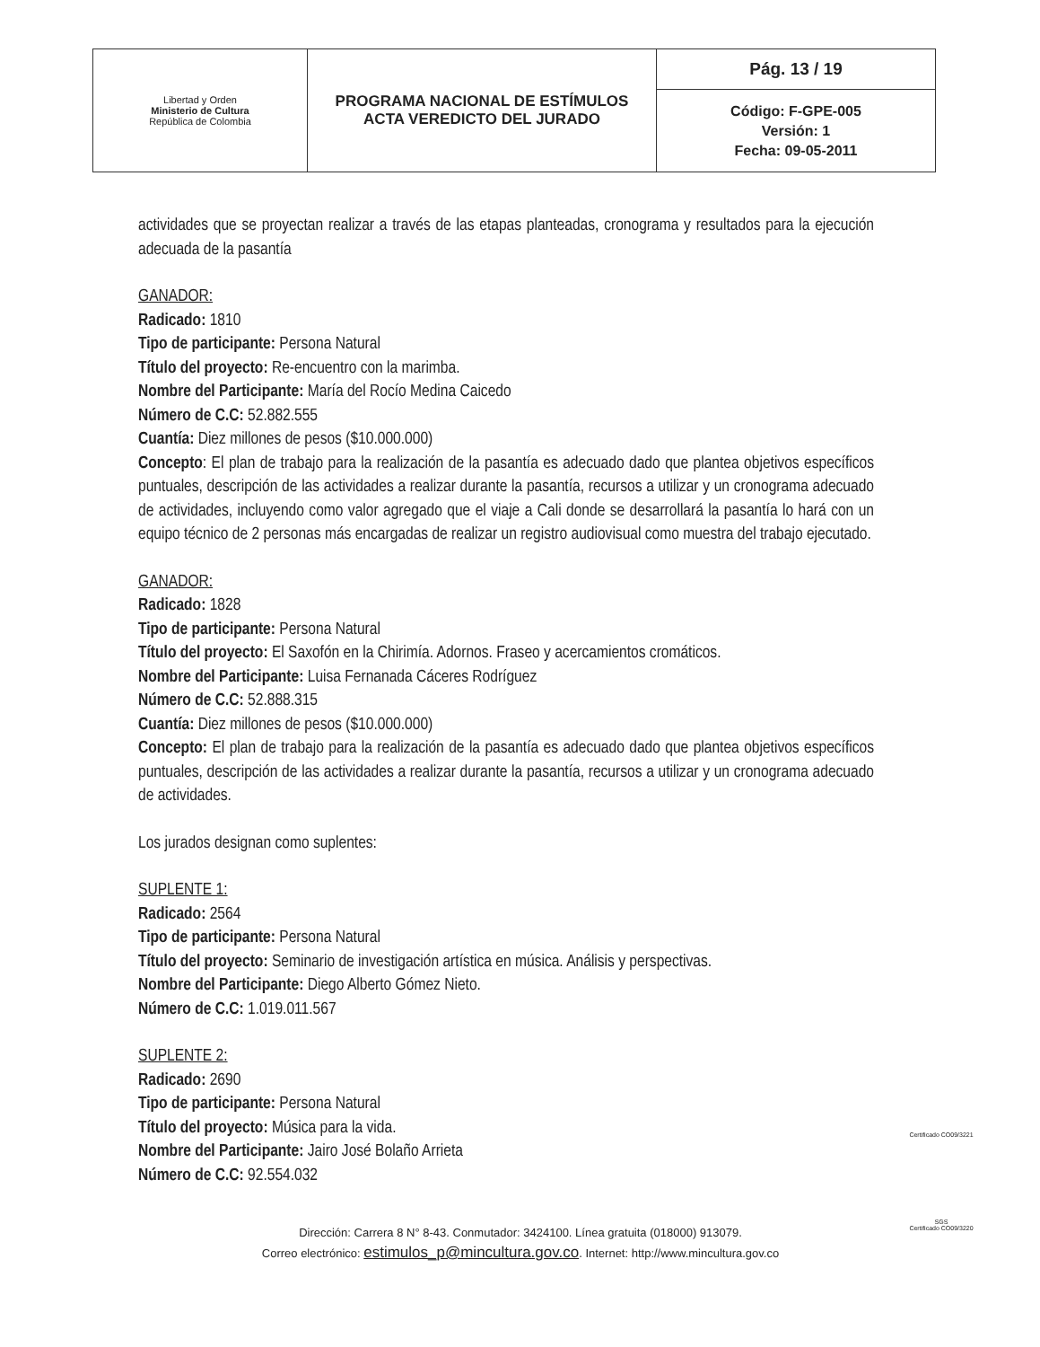| Libertad y Orden Ministerio de Cultura República de Colombia | PROGRAMA NACIONAL DE ESTÍMULOS ACTA VEREDICTO DEL JURADO | Pág. 13 / 19 |
| | | Código: F-GPE-005 Versión: 1 Fecha: 09-05-2011 |
actividades que se proyectan realizar a través de las etapas planteadas, cronograma y resultados para la ejecución adecuada de la pasantía
GANADOR:
Radicado: 1810
Tipo de participante: Persona Natural
Título del proyecto: Re-encuentro con la marimba.
Nombre del Participante: María del Rocío Medina Caicedo
Número de C.C: 52.882.555
Cuantía: Diez millones de pesos ($10.000.000)
Concepto: El plan de trabajo para la realización de la pasantía es adecuado dado que plantea objetivos específicos puntuales, descripción de las actividades a realizar durante la pasantía, recursos a utilizar y un cronograma adecuado de actividades, incluyendo como valor agregado que el viaje a Cali donde se desarrollará la pasantía lo hará con un equipo técnico de 2 personas más encargadas de realizar un registro audiovisual como muestra del trabajo ejecutado.
GANADOR:
Radicado: 1828
Tipo de participante: Persona Natural
Título del proyecto: El Saxofón en la Chirimía. Adornos. Fraseo y acercamientos cromáticos.
Nombre del Participante: Luisa Fernanada Cáceres Rodríguez
Número de C.C: 52.888.315
Cuantía: Diez millones de pesos ($10.000.000)
Concepto: El plan de trabajo para la realización de la pasantía es adecuado dado que plantea objetivos específicos puntuales, descripción de las actividades a realizar durante la pasantía, recursos a utilizar y un cronograma adecuado de actividades.
Los jurados designan como suplentes:
SUPLENTE 1:
Radicado: 2564
Tipo de participante: Persona Natural
Título del proyecto: Seminario de investigación artística en música. Análisis y perspectivas.
Nombre del Participante: Diego Alberto Gómez Nieto.
Número de C.C: 1.019.011.567
SUPLENTE 2:
Radicado: 2690
Tipo de participante: Persona Natural
Título del proyecto: Música para la vida.
Nombre del Participante: Jairo José Bolaño Arrieta
Número de C.C: 92.554.032
Dirección: Carrera 8 N° 8-43. Conmutador: 3424100. Línea gratuita (018000) 913079.
Correo electrónico: estimulos_p@mincultura.gov.co. Internet: http://www.mincultura.gov.co
Certificado CO09/3221
SGS
Certificado CO09/3220